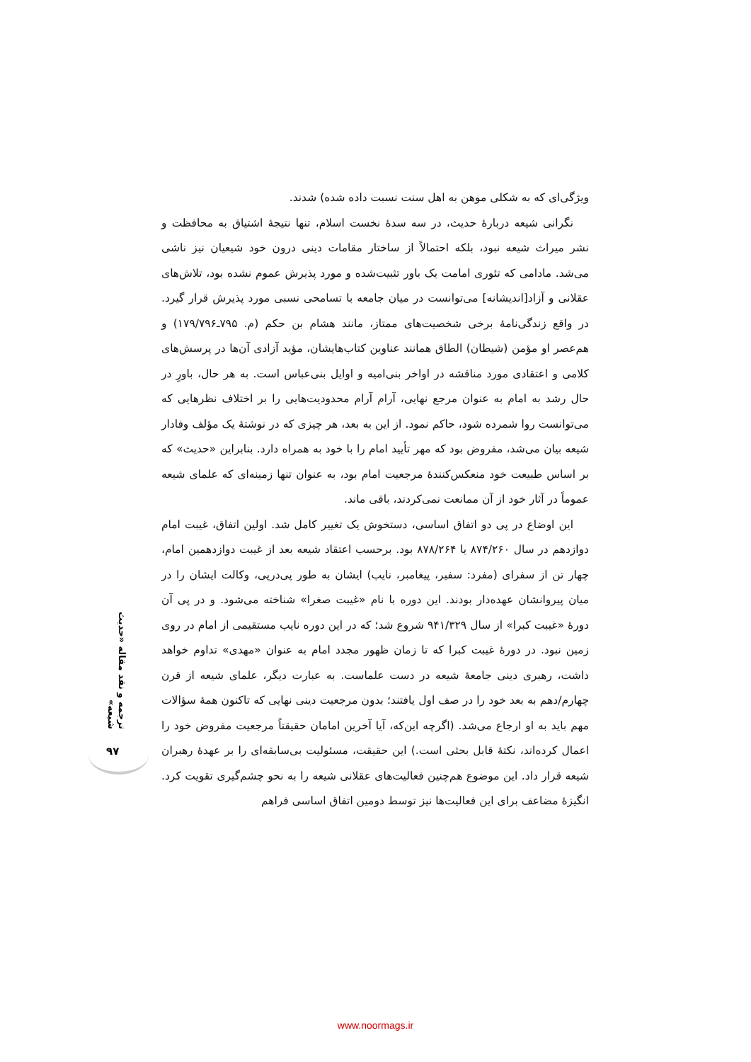ویژگی‌ای که به شکلی موهن به اهل سنت نسبت داده شده) شدند.
نگرانی شیعه دربارۀ حدیث، در سه سدۀ نخست اسلام، تنها نتیجۀ اشتیاق به محافظت و نشر میراث شیعه نبود، بلکه احتمالاً از ساختار مقامات دینی درون خود شیعیان نیز ناشی می‌شد. مادامی که تئوری امامت یک باور تثبیت‌شده و مورد پذیرش عموم نشده بود، تلاش‌های عقلانی و آزاد[اندیشانه] می‌توانست در میان جامعه با تسامحی نسبی مورد پذیرش قرار گیرد. در واقع زندگی‌نامۀ برخی شخصیت‌های ممتاز، مانند هشام بن حکم (م. ۷۹۵ـ۱۷۹/۷۹۶) و هم‌عصر او مؤمن (شیطان) الطاق همانند عناوین کتاب‌هایشان، مؤید آزادی آن‌ها در پرسش‌های کلامی و اعتقادی مورد مناقشه در اواخر بنی‌امیه و اوایل بنی‌عباس است. به هر حال، باورِ در حال رشد به امام به عنوان مرجع نهایی، آرام آرام محدودیت‌هایی را بر اختلاف نظرهایی که می‌توانست روا شمرده شود، حاکم نمود. از این به بعد، هر چیزی که در نوشتۀ یک مؤلف وفادار شیعه بیان می‌شد، مفروض بود که مهر تأیید امام را با خود به همراه دارد. بنابراین «حدیث» که بر اساس طبیعت خود منعکس‌کنندۀ مرجعیت امام بود، به عنوان تنها زمینه‌ای که علمای شیعه عموماً در آثار خود از آن ممانعت نمی‌کردند، باقی ماند.
این اوضاع در پی دو اتفاق اساسی، دستخوش یک تغییر کامل شد. اولین اتفاق، غیبت امام دوازدهم در سال ۸۷۴/۲۶۰ یا ۸۷۸/۲۶۴ بود. برحسب اعتقاد شیعه بعد از غیبت دوازدهمین امام، چهار تن از سفرای (مفرد: سفیر، پیغامبر، نایب) ایشان به طور پی‌درپی، وکالت ایشان را در میان پیروانشان عهده‌دار بودند. این دوره با نام «غیبت صغرا» شناخته می‌شود. و در پی آن دورۀ «غیبت کبرا» از سال ۹۴۱/۳۲۹ شروع شد؛ که در این دوره نایب مستقیمی از امام در روی زمین نبود. در دورۀ غیبت کبرا که تا زمان ظهور مجدد امام به عنوان «مهدی» تداوم خواهد داشت، رهبری دینی جامعۀ شیعه در دست علماست. به عبارت دیگر، علمای شیعه از قرن چهارم/دهم به بعد خود را در صف اول یافتند؛ بدون مرجعیت دینی نهایی که تاکنون همۀ سؤالات مهم باید به او ارجاع می‌شد. (اگرچه این‌که، آیا آخرین امامان حقیقتاً مرجعیت مفروض خود را اعمال کرده‌اند، نکتۀ قابل بحثی است.) این حقیقت، مسئولیت بی‌سابقه‌ای را بر عهدۀ رهبران شیعه قرار داد. این موضوع هم‌چنین فعالیت‌های عقلانی شیعه را به نحو چشم‌گیری تقویت کرد. انگیزۀ مضاعف برای این فعالیت‌ها نیز توسط دومین اتفاق اساسی فراهم
ترجمه و نقد مقاله «حدیث شیعه»
۹۷
www.noormags.ir